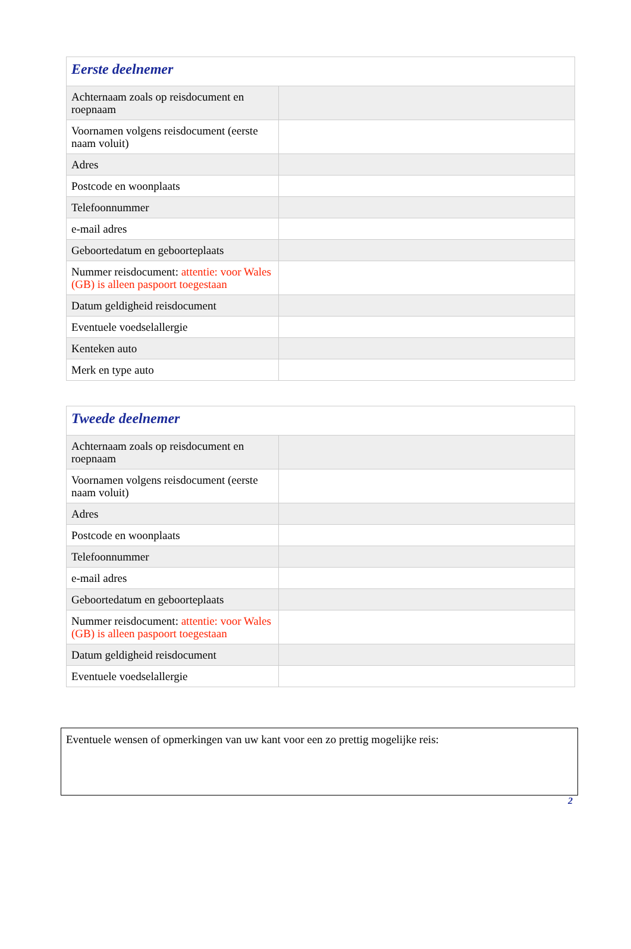| Eerste deelnemer | |
| --- | --- |
| Achternaam zoals op reisdocument en roepnaam | |
| Voornamen volgens reisdocument (eerste naam voluit) | |
| Adres | |
| Postcode en woonplaats | |
| Telefoonnummer | |
| e-mail adres | |
| Geboortedatum en geboorteplaats | |
| Nummer reisdocument: attentie: voor Wales (GB) is alleen paspoort toegestaan | |
| Datum geldigheid reisdocument | |
| Eventuele voedselallergie | |
| Kenteken auto | |
| Merk en type auto | |
| Tweede deelnemer | |
| --- | --- |
| Achternaam zoals op reisdocument en roepnaam | |
| Voornamen volgens reisdocument (eerste naam voluit) | |
| Adres | |
| Postcode en woonplaats | |
| Telefoonnummer | |
| e-mail adres | |
| Geboortedatum en geboorteplaats | |
| Nummer reisdocument: attentie: voor Wales (GB) is alleen paspoort toegestaan | |
| Datum geldigheid reisdocument | |
| Eventuele voedselallergie | |
Eventuele wensen of opmerkingen van uw kant voor een zo prettig mogelijke reis:
2